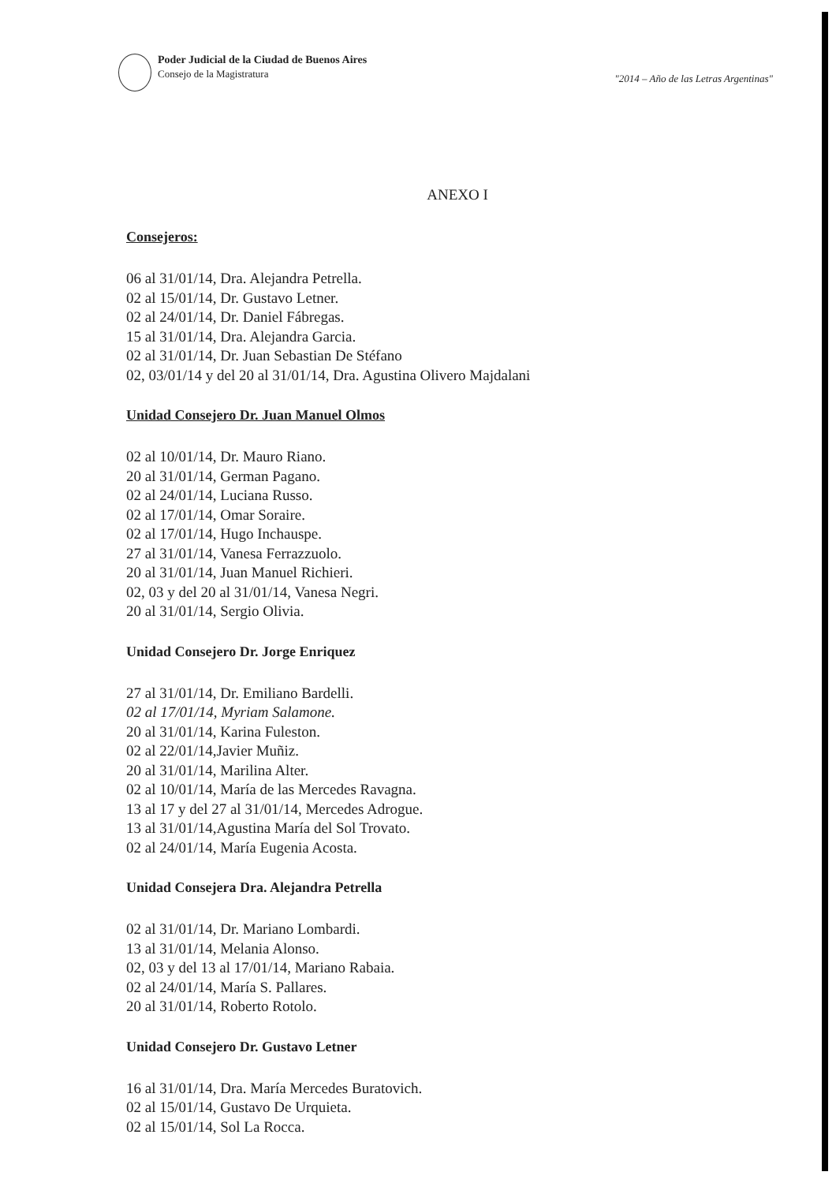Poder Judicial de la Ciudad de Buenos Aires
Consejo de la Magistratura
"2014 – Año de las Letras Argentinas"
ANEXO I
Consejeros:
06 al 31/01/14, Dra. Alejandra Petrella.
02 al 15/01/14, Dr. Gustavo Letner.
02 al 24/01/14, Dr. Daniel Fábregas.
15 al 31/01/14, Dra. Alejandra Garcia.
02 al 31/01/14, Dr. Juan Sebastian De Stéfano
02, 03/01/14 y del 20 al 31/01/14, Dra. Agustina Olivero Majdalani
Unidad Consejero Dr. Juan Manuel Olmos
02 al 10/01/14, Dr. Mauro Riano.
20 al 31/01/14, German Pagano.
02 al 24/01/14, Luciana Russo.
02 al 17/01/14, Omar Soraire.
02 al 17/01/14, Hugo Inchauspe.
27 al 31/01/14, Vanesa Ferrazzuolo.
20 al 31/01/14, Juan Manuel Richieri.
02, 03 y del 20 al 31/01/14, Vanesa Negri.
20 al 31/01/14, Sergio Olivia.
Unidad Consejero Dr. Jorge Enriquez
27 al 31/01/14, Dr. Emiliano Bardelli.
02 al 17/01/14, Myriam Salamone.
20 al 31/01/14, Karina Fuleston.
02 al 22/01/14,Javier Muñiz.
20 al 31/01/14, Marilina Alter.
02 al 10/01/14, María de las Mercedes Ravagna.
13 al 17 y del 27 al 31/01/14, Mercedes Adrogue.
13 al 31/01/14,Agustina María del Sol Trovato.
02 al 24/01/14, María Eugenia Acosta.
Unidad Consejera Dra. Alejandra Petrella
02 al 31/01/14, Dr. Mariano Lombardi.
13 al 31/01/14, Melania Alonso.
02, 03 y del 13 al 17/01/14, Mariano Rabaia.
02 al 24/01/14, María S. Pallares.
20 al 31/01/14, Roberto Rotolo.
Unidad Consejero Dr. Gustavo Letner
16 al 31/01/14, Dra. María Mercedes Buratovich.
02 al 15/01/14, Gustavo De Urquieta.
02 al 15/01/14, Sol La Rocca.